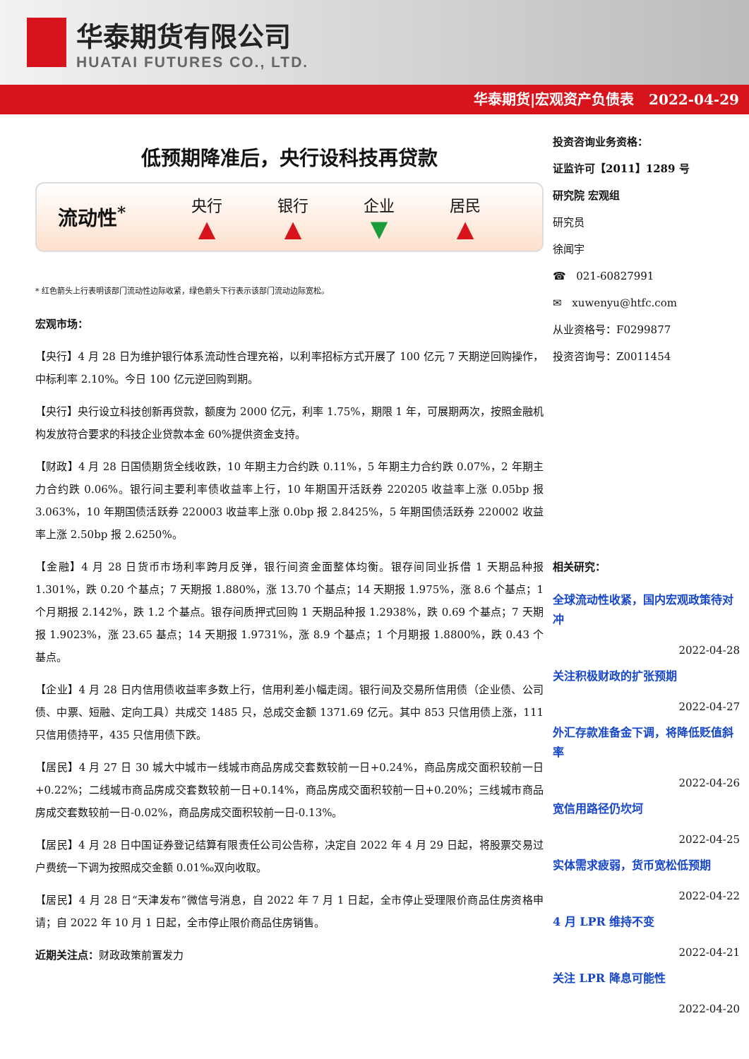华泰期货有限公司
HUATAI FUTURES CO., LTD.
华泰期货|宏观资产负债表 2022-04-29
低预期降准后，央行设科技再贷款
流动性<sup>*</sup>
央行
▲
银行
▲
企业
▼
居民
▲
* 红色箭头上行表明该部门流动性边际收紧，绿色箭头下行表示该部门流动边际宽松。
宏观市场：
【央行】4 月 28 日为维护银行体系流动性合理充裕，以利率招标方式开展了 100 亿元 7 天期逆回购操作，中标利率 2.10%。今日 100 亿元逆回购到期。
【央行】央行设立科技创新再贷款，额度为 2000 亿元，利率 1.75%，期限 1 年，可展期两次，按照金融机构发放符合要求的科技企业贷款本金 60%提供资金支持。
【财政】4 月 28 日国债期货全线收跌，10 年期主力合约跌 0.11%，5 年期主力合约跌 0.07%，2 年期主力合约跌 0.06%。银行间主要利率债收益率上行，10 年期国开活跃券 220205 收益率上涨 0.05bp 报 3.063%，10 年期国债活跃券 220003 收益率上涨 0.0bp 报 2.8425%，5 年期国债活跃券 220002 收益率上涨 2.50bp 报 2.6250%。
【金融】4 月 28 日货币市场利率跨月反弹，银行间资金面整体均衡。银存间同业拆借 1 天期品种报 1.301%，跌 0.20 个基点；7 天期报 1.880%，涨 13.70 个基点；14 天期报 1.975%，涨 8.6 个基点；1 个月期报 2.142%，跌 1.2 个基点。银存间质押式回购 1 天期品种报 1.2938%，跌 0.69 个基点；7 天期报 1.9023%，涨 23.65 基点；14 天期报 1.9731%，涨 8.9 个基点；1 个月期报 1.8800%，跌 0.43 个基点。
【企业】4 月 28 日内信用债收益率多数上行，信用利差小幅走阔。银行间及交易所信用债（企业债、公司债、中票、短融、定向工具）共成交 1485 只，总成交金额 1371.69 亿元。其中 853 只信用债上涨，111 只信用债持平，435 只信用债下跌。
【居民】4 月 27 日 30 城大中城市一线城市商品房成交套数较前一日+0.24%，商品房成交面积较前一日+0.22%；二线城市商品房成交套数较前一日+0.14%，商品房成交面积较前一日+0.20%；三线城市商品房成交套数较前一日-0.02%，商品房成交面积较前一日-0.13%。
【居民】4 月 28 日中国证券登记结算有限责任公司公告称，决定自 2022 年 4 月 29 日起，将股票交易过户费统一下调为按照成交金额 0.01‰双向收取。
【居民】4 月 28 日“天津发布”微信号消息，自 2022 年 7 月 1 日起，全市停止受理限价商品住房资格申请；自 2022 年 10 月 1 日起，全市停止限价商品住房销售。
近期关注点：财政政策前置发力
投资咨询业务资格：
证监许可【2011】1289 号
研究院 宏观组
研究员
徐闻宇
☎ 021-60827991
✉ xuwenyu@htfc.com
从业资格号：F0299877
投资咨询号：Z0011454
相关研究：
全球流动性收紧，国内宏观政策待对冲
2022-04-28
关注积极财政的扩张预期
2022-04-27
外汇存款准备金下调，将降低贬值斜率
2022-04-26
宽信用路径仍坎坷
2022-04-25
实体需求疲弱，货币宽松低预期
2022-04-22
4 月 LPR 维持不变
2022-04-21
关注 LPR 降息可能性
2022-04-20